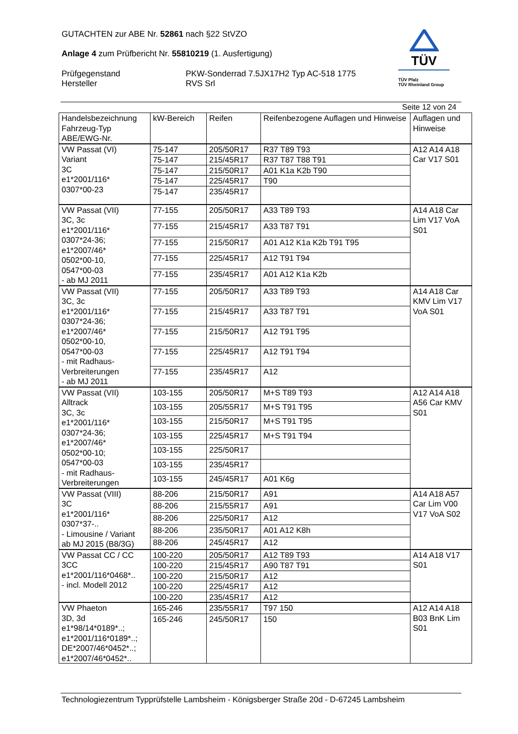GUTACHTEN zur ABE Nr. 52861 nach §22 StVZO
Anlage 4 zum Prüfbericht Nr. 55810219 (1. Ausfertigung)
Prüfgegenstand
Hersteller
PKW-Sonderrad 7.5JX17H2 Typ AC-518 1775
RVS Srl
TÜV
TÜV Pfalz
TÜV Rheinland Group
Seite 12 von 24
| Handelsbezeichnung Fahrzeug-Typ ABE/EWG-Nr. | kW-Bereich | Reifen | Reifenbezogene Auflagen und Hinweise | Auflagen und Hinweise |
| --- | --- | --- | --- | --- |
| VW Passat (VI) Variant 3C e1*2001/116* 0307*00-23 | 75-147 | 205/50R17 | R37 T89 T93 | A12 A14 A18 Car V17 S01 |
| | 75-147 | 215/45R17 | R37 T87 T88 T91 | |
| | 75-147 | 215/50R17 | A01 K1a K2b T90 | |
| | 75-147 | 225/45R17 | T90 | |
| | 75-147 | 235/45R17 | | |
| VW Passat (VII) 3C, 3c e1*2001/116* 0307*24-36; e1*2007/46* 0502*00-10, 0547*00-03 - ab MJ 2011 | 77-155 | 205/50R17 | A33 T89 T93 | A14 A18 Car Lim V17 VoA S01 |
| | 77-155 | 215/45R17 | A33 T87 T91 | |
| | 77-155 | 215/50R17 | A01 A12 K1a K2b T91 T95 | |
| | 77-155 | 225/45R17 | A12 T91 T94 | |
| | 77-155 | 235/45R17 | A01 A12 K1a K2b | |
| VW Passat (VII) 3C, 3c e1*2001/116* 0307*24-36; e1*2007/46* 0502*00-10, 0547*00-03 - mit Radhaus- Verbreiterungen - ab MJ 2011 | 77-155 | 205/50R17 | A33 T89 T93 | A14 A18 Car KMV Lim V17 VoA S01 |
| | 77-155 | 215/45R17 | A33 T87 T91 | |
| | 77-155 | 215/50R17 | A12 T91 T95 | |
| | 77-155 | 225/45R17 | A12 T91 T94 | |
| | 77-155 | 235/45R17 | A12 | |
| VW Passat (VII) Alltrack 3C, 3c e1*2001/116* 0307*24-36; e1*2007/46* 0502*00-10; 0547*00-03 - mit Radhaus- Verbreiterungen | 103-155 | 205/50R17 | M+S T89 T93 | A12 A14 A18 A56 Car KMV S01 |
| | 103-155 | 205/55R17 | M+S T91 T95 | |
| | 103-155 | 215/50R17 | M+S T91 T95 | |
| | 103-155 | 225/45R17 | M+S T91 T94 | |
| | 103-155 | 225/50R17 | | |
| | 103-155 | 235/45R17 | | |
| | 103-155 | 245/45R17 | A01 K6g | |
| VW Passat (VIII) 3C e1*2001/116* 0307*37-.. - Limousine / Variant ab MJ 2015 (B8/3G) | 88-206 | 215/50R17 | A91 | A14 A18 A57 Car Lim V00 V17 VoA S02 |
| | 88-206 | 215/55R17 | A91 | |
| | 88-206 | 225/50R17 | A12 | |
| | 88-206 | 235/50R17 | A01 A12 K8h | |
| | 88-206 | 245/45R17 | A12 | |
| VW Passat CC / CC 3CC e1*2001/116*0468*.. - incl. Modell 2012 | 100-220 | 205/50R17 | A12 T89 T93 | A14 A18 V17 S01 |
| | 100-220 | 215/45R17 | A90 T87 T91 | |
| | 100-220 | 215/50R17 | A12 | |
| | 100-220 | 225/45R17 | A12 | |
| | 100-220 | 235/45R17 | A12 | |
| VW Phaeton 3D, 3d e1*98/14*0189*..; e1*2001/116*0189*..; DE*2007/46*0452*..; e1*2007/46*0452*.. | 165-246 | 235/55R17 | T97 150 | A12 A14 A18 B03 BnK Lim S01 |
| | 165-246 | 245/50R17 | 150 | |
Technologiezentrum Typprüfstelle Lambsheim - Königsberger Straße 20d - D-67245 Lambsheim